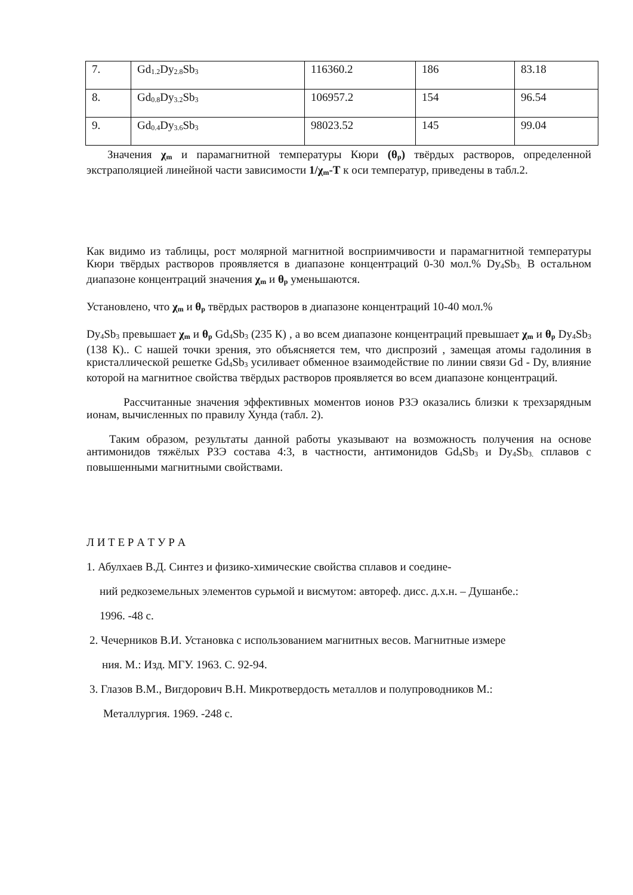| 7. | Gd<sub>1.2</sub>Dy<sub>2.8</sub>Sb<sub>3</sub> | 116360.2 | 186 | 83.18 |
| 8. | Gd<sub>0.8</sub>Dy<sub>3.2</sub>Sb<sub>3</sub> | 106957.2 | 154 | 96.54 |
| 9. | Gd<sub>0.4</sub>Dy<sub>3.6</sub>Sb<sub>3</sub> | 98023.52 | 145 | 99.04 |
Значения χ<sub>m</sub> и парамагнитной температуры Кюри (θ<sub>p</sub>) твёрдых растворов, определенной экстраполяцией линейной части зависимости 1/χ<sub>m</sub>-T к оси температур, приведены в табл.2.
Как видимо из таблицы, рост молярной магнитной восприимчивости и парамагнитной температуры Кюри твёрдых растворов проявляется в диапазоне концентраций 0-30 мол.% Dy<sub>4</sub>Sb<sub>3.</sub> В остальном диапазоне концентраций значения χ<sub>m</sub> и θ<sub>p</sub> уменьшаются.
Установлено, что χ<sub>m</sub> и θ<sub>p</sub> твёрдых растворов в диапазоне концентраций 10-40 мол.%
Dy<sub>4</sub>Sb<sub>3</sub> превышает χ<sub>m</sub> и θ<sub>p</sub> Gd<sub>4</sub>Sb<sub>3</sub> (235 К) , а во всем диапазоне концентраций превышает χ<sub>m</sub> и θ<sub>p</sub> Dy<sub>4</sub>Sb<sub>3</sub> (138 К).. С нашей точки зрения, это объясняется тем, что диспрозий , замещая атомы гадолиния в кристаллической решетке Gd<sub>4</sub>Sb<sub>3</sub> усиливает обменное взаимодействие по линии связи Gd - Dy, влияние которой на магнитное свойства твёрдых растворов проявляется во всем диапазоне концентраций.
Рассчитанные значения эффективных моментов ионов РЗЭ оказались близки к трехзарядным ионам, вычисленных по правилу Хунда (табл. 2).
Таким образом, результаты данной работы указывают на возможность получения на основе антимонидов тяжёлых РЗЭ состава 4:3, в частности, антимонидов Gd<sub>4</sub>Sb<sub>3</sub> и Dy<sub>4</sub>Sb<sub>3.</sub> сплавов с повышенными магнитными свойствами.
Л И Т Е Р А Т У Р А
1. Абулхаев В.Д. Синтез и физико-химические свойства сплавов и соедине-
ний редкоземельных элементов сурьмой и висмутом: автореф. дисс. д.х.н. – Душанбе.:
1996. -48 с.
2. Чечерников В.И. Установка с использованием магнитных весов. Магнитные измере
ния. М.: Изд. МГУ. 1963. С. 92-94.
3. Глазов В.М., Вигдорович В.Н. Микротвердость металлов и полупроводников М.:
Металлургия. 1969. -248 с.